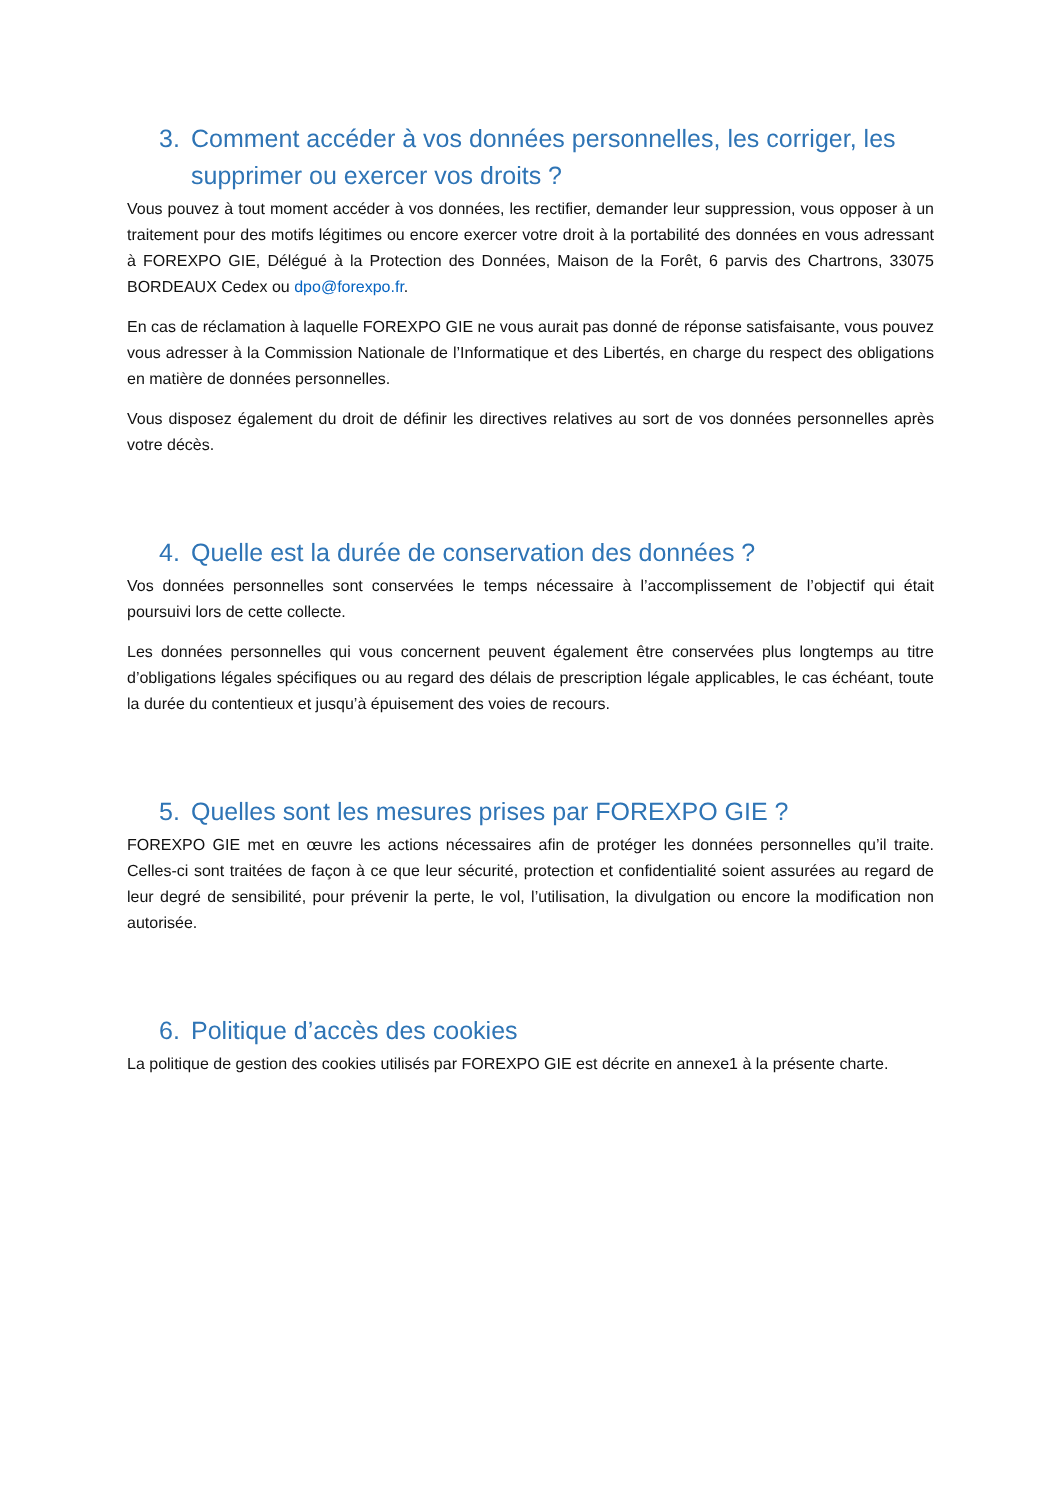3. Comment accéder à vos données personnelles, les corriger, les supprimer ou exercer vos droits ?
Vous pouvez à tout moment accéder à vos données, les rectifier, demander leur suppression, vous opposer à un traitement pour des motifs légitimes ou encore exercer votre droit à la portabilité des données en vous adressant à FOREXPO GIE, Délégué à la Protection des Données, Maison de la Forêt, 6 parvis des Chartrons, 33075 BORDEAUX Cedex ou dpo@forexpo.fr.
En cas de réclamation à laquelle FOREXPO GIE ne vous aurait pas donné de réponse satisfaisante, vous pouvez vous adresser à la Commission Nationale de l’Informatique et des Libertés, en charge du respect des obligations en matière de données personnelles.
Vous disposez également du droit de définir les directives relatives au sort de vos données personnelles après votre décès.
4. Quelle est la durée de conservation des données ?
Vos données personnelles sont conservées le temps nécessaire à l’accomplissement de l’objectif qui était poursuivi lors de cette collecte.
Les données personnelles qui vous concernent peuvent également être conservées plus longtemps au titre d’obligations légales spécifiques ou au regard des délais de prescription légale applicables, le cas échéant, toute la durée du contentieux et jusqu’à épuisement des voies de recours.
5. Quelles sont les mesures prises par FOREXPO GIE ?
FOREXPO GIE met en œuvre les actions nécessaires afin de protéger les données personnelles qu’il traite. Celles-ci sont traitées de façon à ce que leur sécurité, protection et confidentialité soient assurées au regard de leur degré de sensibilité, pour prévenir la perte, le vol, l’utilisation, la divulgation ou encore la modification non autorisée.
6. Politique d’accès des cookies
La politique de gestion des cookies utilisés par FOREXPO GIE est décrite en annexe1 à la présente charte.